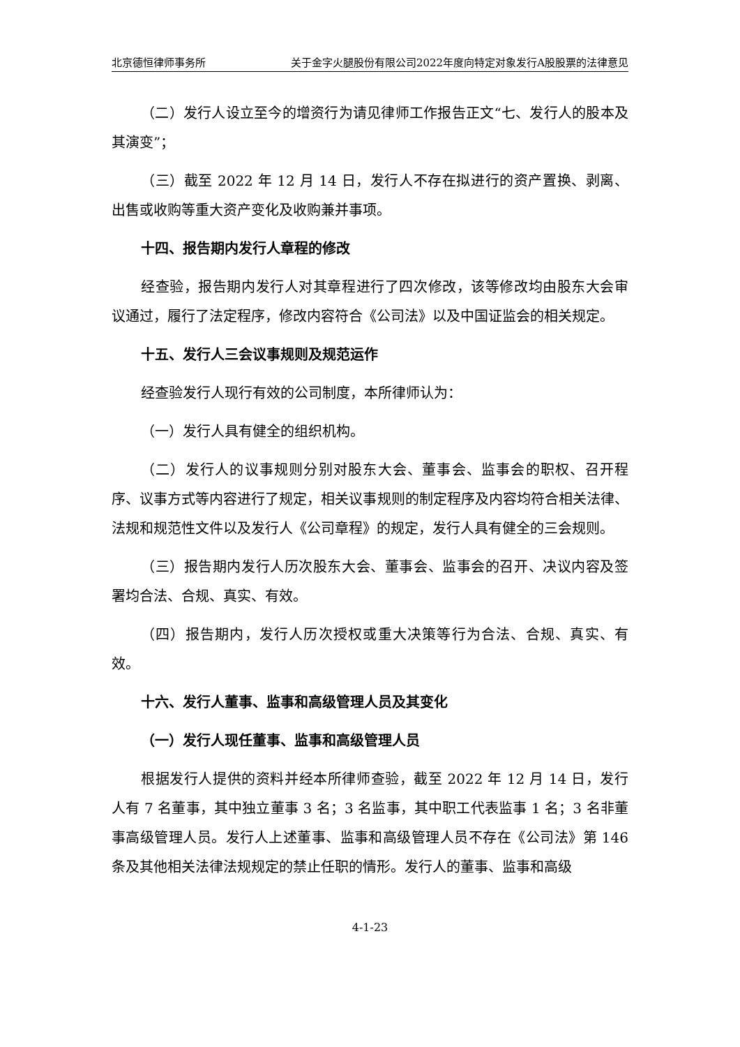北京德恒律师事务所 关于金字火腿股份有限公司2022年度向特定对象发行A股股票的法律意见
（二）发行人设立至今的增资行为请见律师工作报告正文“七、发行人的股本及其演变”；
（三）截至 2022 年 12 月 14 日，发行人不存在拟进行的资产置换、剥离、出售或收购等重大资产变化及收购兼并事项。
十四、报告期内发行人章程的修改
经查验，报告期内发行人对其章程进行了四次修改，该等修改均由股东大会审议通过，履行了法定程序，修改内容符合《公司法》以及中国证监会的相关规定。
十五、发行人三会议事规则及规范运作
经查验发行人现行有效的公司制度，本所律师认为：
（一）发行人具有健全的组织机构。
（二）发行人的议事规则分别对股东大会、董事会、监事会的职权、召开程序、议事方式等内容进行了规定，相关议事规则的制定程序及内容均符合相关法律、法规和规范性文件以及发行人《公司章程》的规定，发行人具有健全的三会规则。
（三）报告期内发行人历次股东大会、董事会、监事会的召开、决议内容及签署均合法、合规、真实、有效。
（四）报告期内，发行人历次授权或重大决策等行为合法、合规、真实、有效。
十六、发行人董事、监事和高级管理人员及其变化
（一）发行人现任董事、监事和高级管理人员
根据发行人提供的资料并经本所律师查验，截至 2022 年 12 月 14 日，发行人有 7 名董事，其中独立董事 3 名；3 名监事，其中职工代表监事 1 名；3 名非董事高级管理人员。发行人上述董事、监事和高级管理人员不存在《公司法》第 146 条及其他相关法律法规规定的禁止任职的情形。发行人的董事、监事和高级
4-1-23